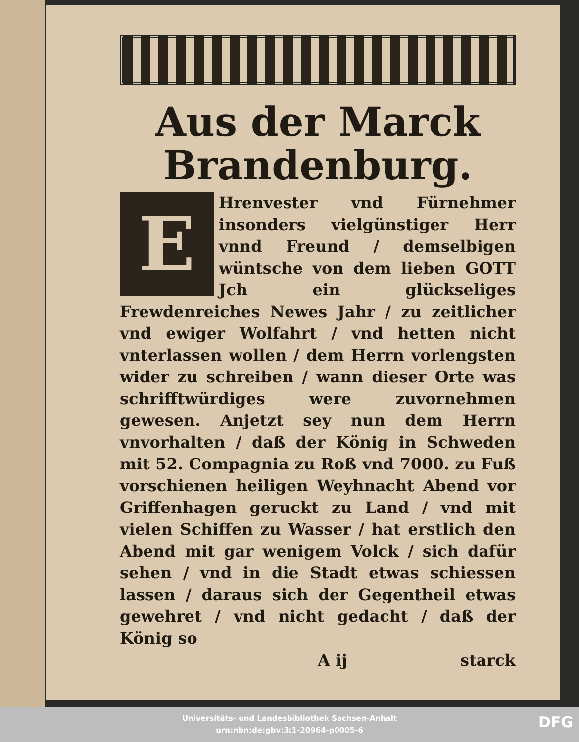Aus der Marck
Brandenburg.
E
Hrenvester vnd Fürnehmer insonders vielgünstiger Herr vnnd Freund / demselbigen wüntsche von dem lieben GOTT Jch ein glückseliges Frewdenreiches Newes Jahr / zu zeitlicher vnd ewiger Wolfahrt / vnd hetten nicht vnterlassen wollen / dem Herrn vorlengsten wider zu schreiben / wann dieser Orte was schrifftwürdiges were zuvornehmen gewesen. Anjetzt sey nun dem Herrn vnvorhalten / daß der König in Schweden mit 52. Compagnia zu Roß vnd 7000. zu Fuß vorschienen heiligen Weyhnacht Abend vor Griffenhagen geruckt zu Land / vnd mit vielen Schiffen zu Wasser / hat erstlich den Abend mit gar wenigem Volck / sich dafür sehen / vnd in die Stadt etwas schiessen lassen / daraus sich der Gegentheil etwas gewehret / vnd nicht gedacht / daß der König so
A ij starck
Universitäts- und Landesbibliothek Sachsen-Anhalt
urn:nbn:de:gbv:3:1-20964-p0005-6
DFG